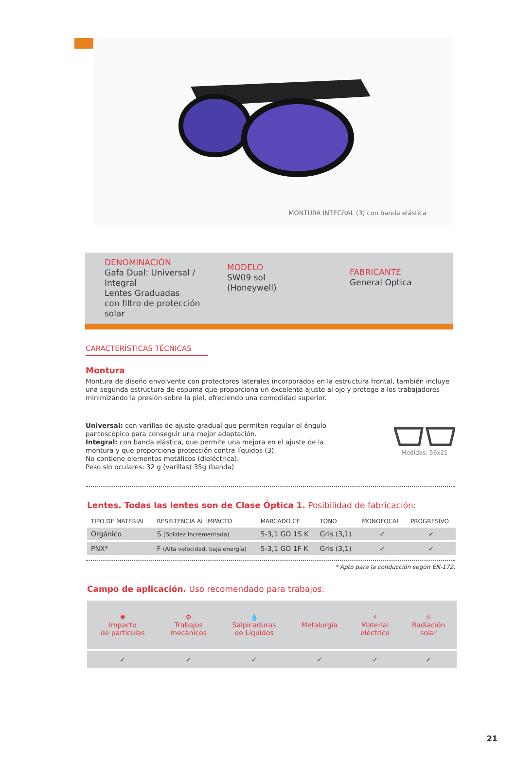MONTURA INTEGRAL (3) con banda elástica
DENOMINACIÓN
Gafa Dual: Universal / Integral
Lentes Graduadas
con filtro de protección solar
MODELO
SW09 sol
(Honeywell)
FABRICANTE
General Optica
CARACTERÍSTICAS TÉCNICAS
Montura
Montura de diseño envolvente con protectores laterales incorporados en la estructura frontal, también incluye una segunda estructura de espuma que proporciona un excelente ajuste al ojo y protege a los trabajadores minimizando la presión sobre la piel, ofreciendo una comodidad superior.
Universal: con varillas de ajuste gradual que permiten regular el ángulo pantoscópico para conseguir una mejor adaptación.
Integral: con banda elástica, que permite una mejora en el ajuste de la montura y que proporciona protección contra líquidos (3).
No contiene elementos metálicos (dieléctrica).
Peso sin oculares: 32 g (varillas) 35g (banda)
Medidas: 56x21
Lentes. Todas las lentes son de Clase Óptica 1. Posibilidad de fabricación:
| TIPO DE MATERIAL | RESISTENCIA AL IMPACTO | MARCADO CE | TONO | MONOFOCAL | PROGRESIVO |
| --- | --- | --- | --- | --- | --- |
| Orgánico | S (Solidez Incrementada) | 5-3,1 GO 1S K | Gris (3,1) | ✓ | ✓ |
| PNX* | F (Alta velocidad, baja energía) | 5-3,1 GO 1F K | Gris (3,1) | ✓ | ✓ |
* Apto para la conducción según EN-172.
Campo de aplicación. Uso recomendado para trabajos:
| ✺ Impacto de partículas | ⚙ Trabajos mecánicos | 💧 Salpicaduras de Líquidos | Metalurgia | ⚡ Material eléctrico | ☼ Radiación solar |
| ✓ | ✓ | ✓ | ✓ | ✓ | ✓ |
21